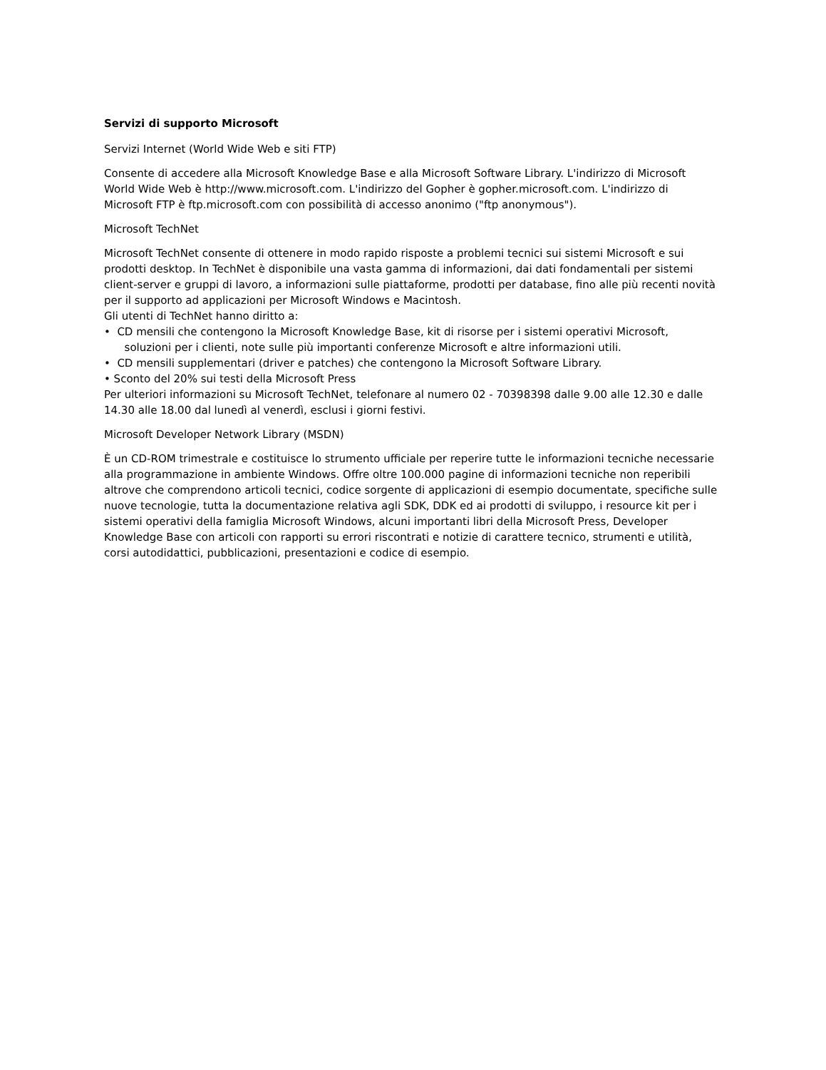Servizi di supporto Microsoft
Servizi Internet (World Wide Web e siti FTP)
Consente di accedere alla Microsoft Knowledge Base e alla Microsoft Software Library. L'indirizzo di Microsoft World Wide Web è http://www.microsoft.com. L'indirizzo del Gopher è gopher.microsoft.com. L'indirizzo di Microsoft FTP è ftp.microsoft.com con possibilità di accesso anonimo ("ftp anonymous").
Microsoft TechNet
Microsoft TechNet consente di ottenere in modo rapido risposte a problemi tecnici sui sistemi Microsoft e sui prodotti desktop. In TechNet è disponibile una vasta gamma di informazioni, dai dati fondamentali per sistemi client-server e gruppi di lavoro, a informazioni sulle piattaforme, prodotti per database, fino alle più recenti novità per il supporto ad applicazioni per Microsoft Windows e Macintosh.
Gli utenti di TechNet hanno diritto a:
• CD mensili che contengono la Microsoft Knowledge Base, kit di risorse per i sistemi operativi Microsoft,
soluzioni per i clienti, note sulle più importanti conferenze Microsoft e altre informazioni utili.
• CD mensili supplementari (driver e patches) che contengono la Microsoft Software Library.
• Sconto del 20% sui testi della Microsoft Press
Per ulteriori informazioni su Microsoft TechNet, telefonare al numero 02 - 70398398 dalle 9.00 alle 12.30 e dalle 14.30 alle 18.00 dal lunedì al venerdì, esclusi i giorni festivi.
Microsoft Developer Network Library (MSDN)
È un CD-ROM trimestrale e costituisce lo strumento ufficiale per reperire tutte le informazioni tecniche necessarie alla programmazione in ambiente Windows. Offre oltre 100.000 pagine di informazioni tecniche non reperibili altrove che comprendono articoli tecnici, codice sorgente di applicazioni di esempio documentate, specifiche sulle nuove tecnologie, tutta la documentazione relativa agli SDK, DDK ed ai prodotti di sviluppo, i resource kit per i sistemi operativi della famiglia Microsoft Windows, alcuni importanti libri della Microsoft Press, Developer Knowledge Base con articoli con rapporti su errori riscontrati e notizie di carattere tecnico, strumenti e utilità, corsi autodidattici, pubblicazioni, presentazioni e codice di esempio.